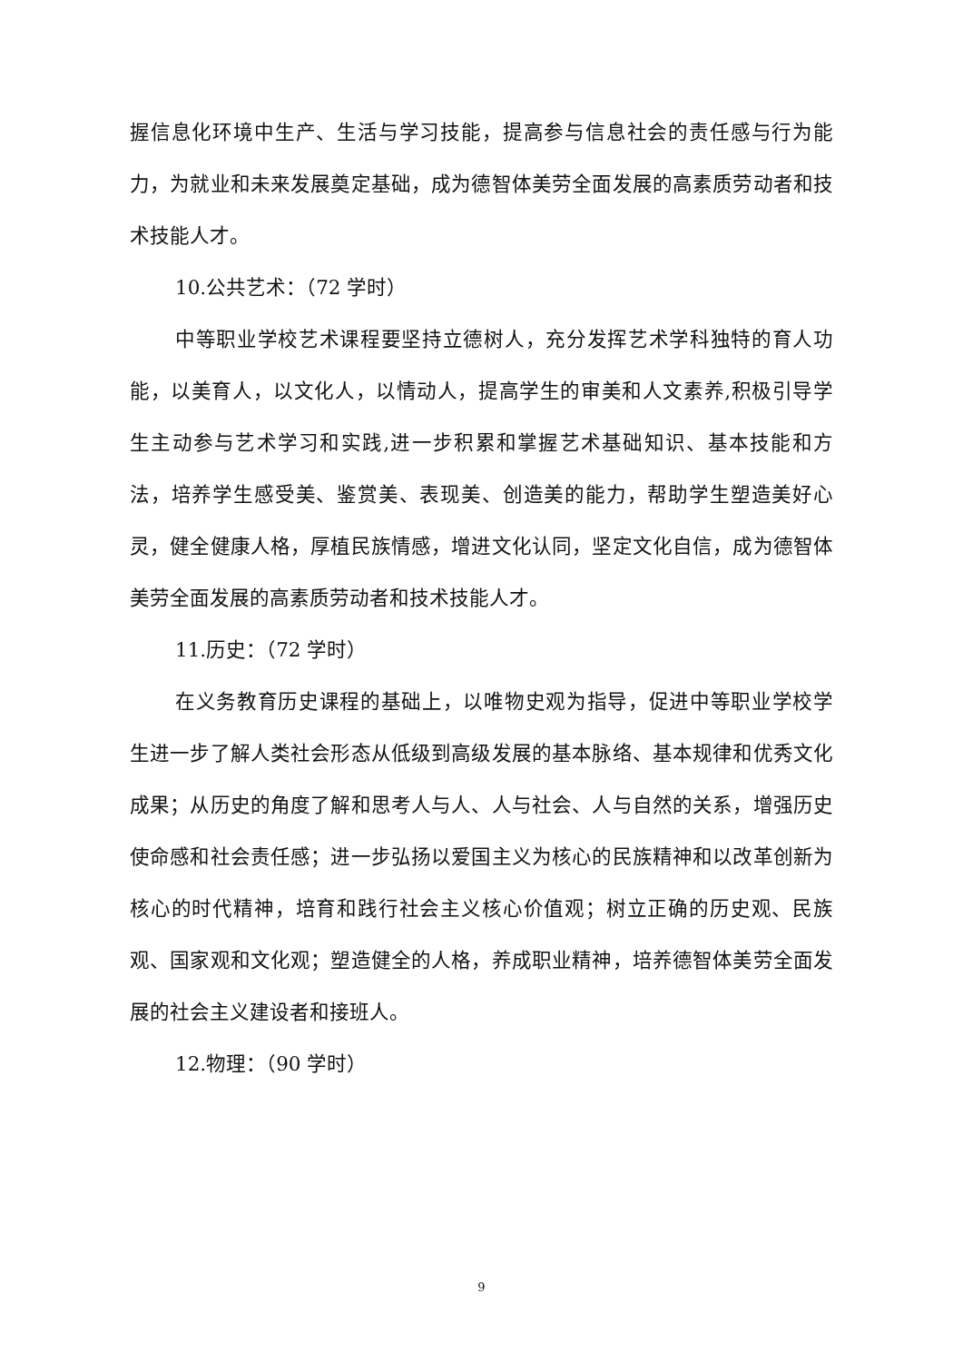握信息化环境中生产、生活与学习技能，提高参与信息社会的责任感与行为能力，为就业和未来发展奠定基础，成为德智体美劳全面发展的高素质劳动者和技术技能人才。
10.公共艺术：（72 学时）
中等职业学校艺术课程要坚持立德树人，充分发挥艺术学科独特的育人功能，以美育人，以文化人，以情动人，提高学生的审美和人文素养,积极引导学生主动参与艺术学习和实践,进一步积累和掌握艺术基础知识、基本技能和方法，培养学生感受美、鉴赏美、表现美、创造美的能力，帮助学生塑造美好心灵，健全健康人格，厚植民族情感，增进文化认同，坚定文化自信，成为德智体美劳全面发展的高素质劳动者和技术技能人才。
11.历史：（72 学时）
在义务教育历史课程的基础上，以唯物史观为指导，促进中等职业学校学生进一步了解人类社会形态从低级到高级发展的基本脉络、基本规律和优秀文化成果；从历史的角度了解和思考人与人、人与社会、人与自然的关系，增强历史使命感和社会责任感；进一步弘扬以爱国主义为核心的民族精神和以改革创新为核心的时代精神，培育和践行社会主义核心价值观；树立正确的历史观、民族观、国家观和文化观；塑造健全的人格，养成职业精神，培养德智体美劳全面发展的社会主义建设者和接班人。
12.物理：（90 学时）
9